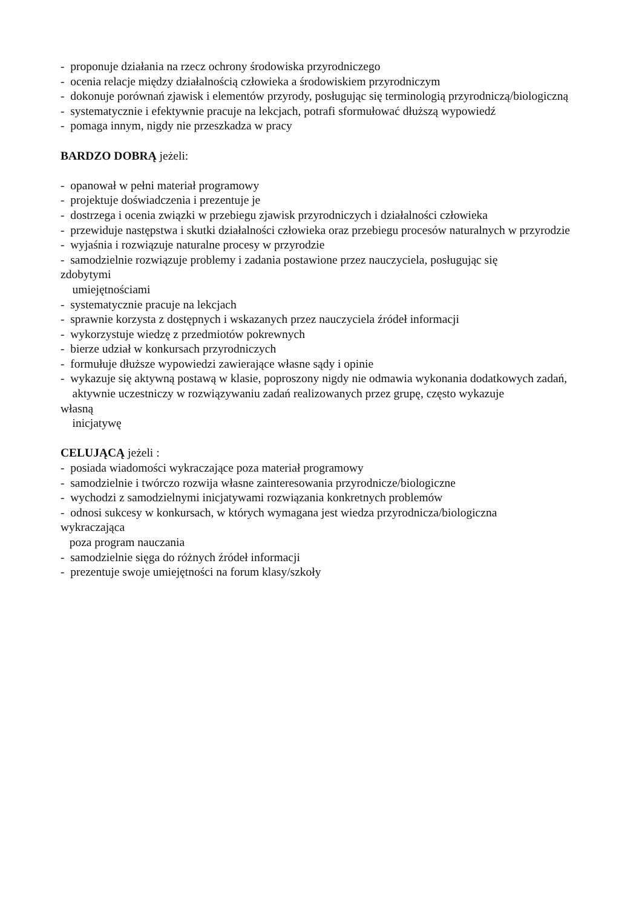- proponuje działania na rzecz ochrony środowiska przyrodniczego
- ocenia relacje między działalnością człowieka a środowiskiem przyrodniczym
- dokonuje porównań zjawisk i elementów przyrody, posługując się terminologią przyrodniczą/biologiczną
- systematycznie i efektywnie pracuje na lekcjach, potrafi sformułować dłuższą wypowiedź
- pomaga innym, nigdy nie przeszkadza w pracy
BARDZO DOBRĄ jeżeli:
- opanował w pełni materiał programowy
- projektuje doświadczenia i prezentuje je
- dostrzega i ocenia związki w przebiegu zjawisk przyrodniczych i działalności człowieka
- przewiduje następstwa i skutki działalności człowieka oraz przebiegu procesów naturalnych w przyrodzie
- wyjaśnia i rozwiązuje naturalne procesy w przyrodzie
- samodzielnie rozwiązuje problemy i zadania postawione przez nauczyciela, posługując się
zdobytymi
umiejętnościami
- systematycznie pracuje na lekcjach
- sprawnie korzysta z dostępnych i wskazanych przez nauczyciela źródeł informacji
- wykorzystuje wiedzę z przedmiotów pokrewnych
- bierze udział w konkursach przyrodniczych
- formułuje dłuższe wypowiedzi zawierające własne sądy i opinie
- wykazuje się aktywną postawą w klasie, poproszony nigdy nie odmawia wykonania dodatkowych zadań,
aktywnie uczestniczy w rozwiązywaniu zadań realizowanych przez grupę, często wykazuje
własną
inicjatywę
CELUJĄCĄ jeżeli :
- posiada wiadomości wykraczające poza materiał programowy
- samodzielnie i twórczo rozwija własne zainteresowania przyrodnicze/biologiczne
- wychodzi z samodzielnymi inicjatywami rozwiązania konkretnych problemów
- odnosi sukcesy w konkursach, w których wymagana jest wiedza przyrodnicza/biologiczna
wykraczająca
poza program nauczania
- samodzielnie sięga do różnych źródeł informacji
- prezentuje swoje umiejętności na forum klasy/szkoły